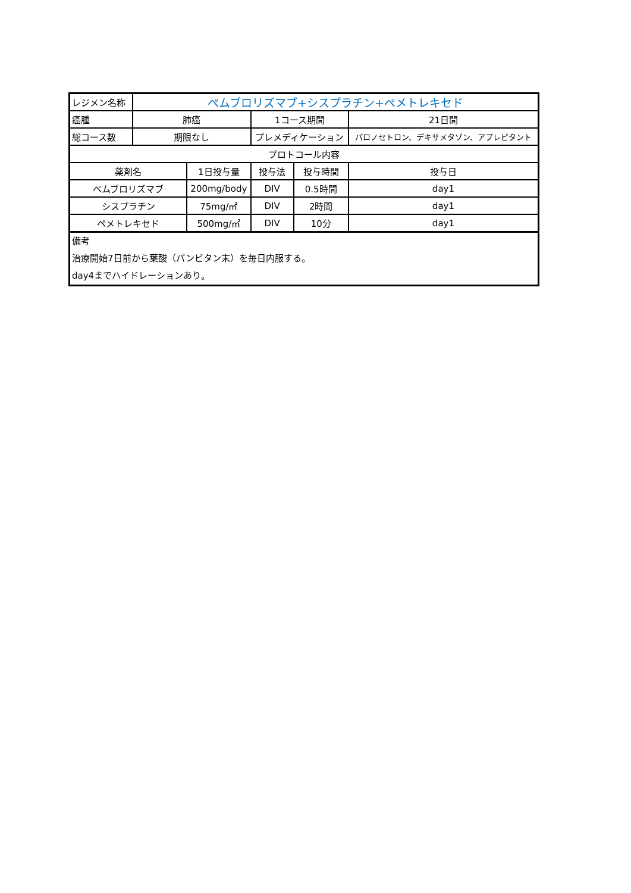| レジメン名称 | ペムブロリズマブ+シスプラチン+ペメトレキセド | | | | |
| 癌腫 | 肺癌 | | 1コース期間 | | 21日間 |
| 総コース数 | 期限なし | | プレメディケーション | | パロノセトロン、デキサメタゾン、アプレピタント |
| プロトコール内容 | | | | | |
| 薬剤名 | | 1日投与量 | 投与法 | 投与時間 | 投与日 |
| ペムブロリズマブ | | 200mg/body | DIV | 0.5時間 | day1 |
| シスプラチン | | 75mg/㎡ | DIV | 2時間 | day1 |
| ペメトレキセド | | 500mg/㎡ | DIV | 10分 | day1 |
| 備考 治療開始7日前から葉酸（パンビタン末）を毎日内服する。 day4までハイドレーションあり。 | | | | | |